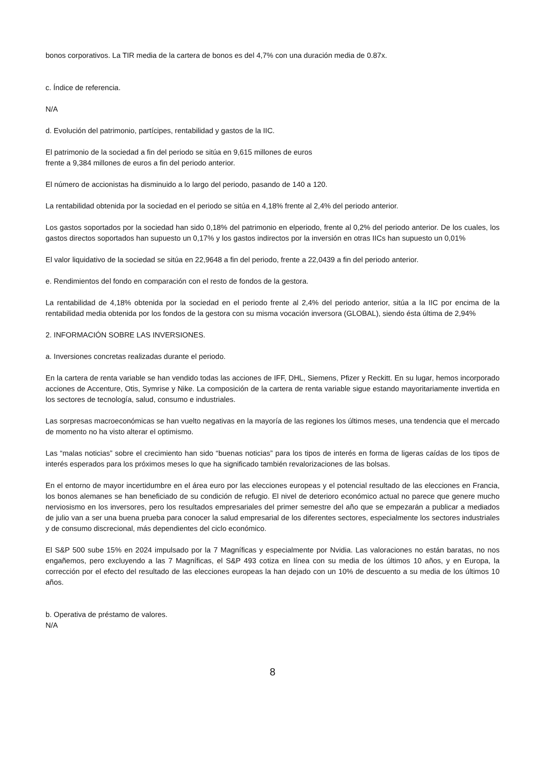bonos corporativos. La TIR media de la cartera de bonos es del 4,7% con una duración media de 0.87x.
c. Índice de referencia.
N/A
d. Evolución del patrimonio, partícipes, rentabilidad y gastos de la IIC.
El patrimonio de la sociedad a fin del periodo se sitúa en 9,615 millones de euros
frente a 9,384 millones de euros a fin del periodo anterior.
El número de accionistas ha disminuido a lo largo del periodo, pasando de 140 a 120.
La rentabilidad obtenida por la sociedad en el periodo se sitúa en 4,18% frente al 2,4% del periodo anterior.
Los gastos soportados por la sociedad han sido 0,18% del patrimonio en elperiodo, frente al 0,2% del periodo anterior. De los cuales, los gastos directos soportados han supuesto un 0,17% y los gastos indirectos por la inversión en otras IICs han supuesto un 0,01%
El valor liquidativo de la sociedad se sitúa en 22,9648 a fin del periodo, frente a 22,0439 a fin del periodo anterior.
e. Rendimientos del fondo en comparación con el resto de fondos de la gestora.
La rentabilidad de 4,18% obtenida por la sociedad en el periodo frente al 2,4% del periodo anterior, sitúa a la IIC por encima de la rentabilidad media obtenida por los fondos de la gestora con su misma vocación inversora (GLOBAL), siendo ésta última de 2,94%
2. INFORMACIÓN SOBRE LAS INVERSIONES.
a. Inversiones concretas realizadas durante el periodo.
En la cartera de renta variable se han vendido todas las acciones de IFF, DHL, Siemens, Pfizer y Reckitt. En su lugar, hemos incorporado acciones de Accenture, Otis, Symrise y Nike. La composición de la cartera de renta variable sigue estando mayoritariamente invertida en los sectores de tecnología, salud, consumo e industriales.
Las sorpresas macroeconómicas se han vuelto negativas en la mayoría de las regiones los últimos meses, una tendencia que el mercado de momento no ha visto alterar el optimismo.
Las “malas noticias” sobre el crecimiento han sido “buenas noticias” para los tipos de interés en forma de ligeras caídas de los tipos de interés esperados para los próximos meses lo que ha significado también revalorizaciones de las bolsas.
En el entorno de mayor incertidumbre en el área euro por las elecciones europeas y el potencial resultado de las elecciones en Francia, los bonos alemanes se han beneficiado de su condición de refugio. El nivel de deterioro económico actual no parece que genere mucho nerviosismo en los inversores, pero los resultados empresariales del primer semestre del año que se empezarán a publicar a mediados de julio van a ser una buena prueba para conocer la salud empresarial de los diferentes sectores, especialmente los sectores industriales y de consumo discrecional, más dependientes del ciclo económico.
El S&P 500 sube 15% en 2024 impulsado por la 7 Magníficas y especialmente por Nvidia. Las valoraciones no están baratas, no nos engañemos, pero excluyendo a las 7 Magníficas, el S&P 493 cotiza en línea con su media de los últimos 10 años, y en Europa, la corrección por el efecto del resultado de las elecciones europeas la han dejado con un 10% de descuento a su media de los últimos 10 años.
b. Operativa de préstamo de valores.
N/A
8